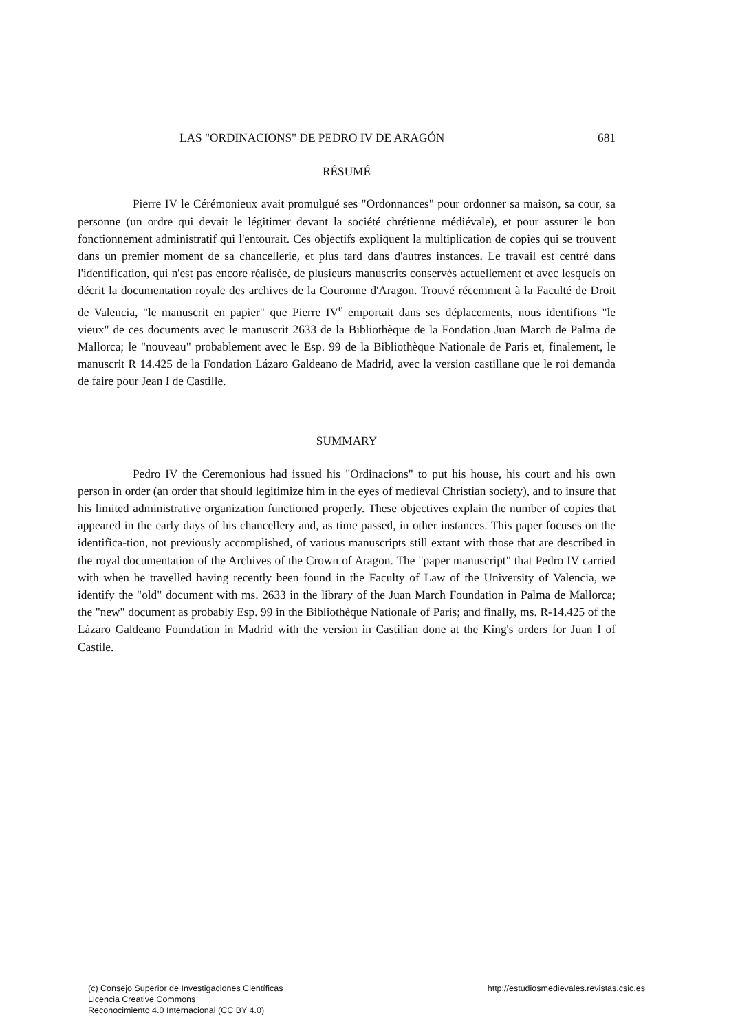LAS "ORDINACIONS" DE PEDRO IV DE ARAGÓN 681
RÉSUMÉ
Pierre IV le Cérémonieux avait promulgué ses "Ordonnances" pour ordonner sa maison, sa cour, sa personne (un ordre qui devait le légitimer devant la société chrétienne médiévale), et pour assurer le bon fonctionnement administratif qui l'entourait. Ces objectifs expliquent la multiplication de copies qui se trouvent dans un premier moment de sa chancellerie, et plus tard dans d'autres instances. Le travail est centré dans l'identification, qui n'est pas encore réalisée, de plusieurs manuscrits conservés actuellement et avec lesquels on décrit la documentation royale des archives de la Couronne d'Aragon. Trouvé récemment à la Faculté de Droit de Valencia, "le manuscrit en papier" que Pierre IV<sup>e</sup> emportait dans ses déplacements, nous identifions "le vieux" de ces documents avec le manuscrit 2633 de la Bibliothèque de la Fondation Juan March de Palma de Mallorca; le "nouveau" probablement avec le Esp. 99 de la Bibliothèque Nationale de Paris et, finalement, le manuscrit R 14.425 de la Fondation Lázaro Galdeano de Madrid, avec la version castillane que le roi demanda de faire pour Jean I de Castille.
SUMMARY
Pedro IV the Ceremonious had issued his "Ordinacions" to put his house, his court and his own person in order (an order that should legitimize him in the eyes of medieval Christian society), and to insure that his limited administrative organization functioned properly. These objectives explain the number of copies that appeared in the early days of his chancellery and, as time passed, in other instances. This paper focuses on the identifica-tion, not previously accomplished, of various manuscripts still extant with those that are described in the royal documentation of the Archives of the Crown of Aragon. The "paper manuscript" that Pedro IV carried with when he travelled having recently been found in the Faculty of Law of the University of Valencia, we identify the "old" document with ms. 2633 in the library of the Juan March Foundation in Palma de Mallorca; the "new" document as probably Esp. 99 in the Bibliothèque Nationale of Paris; and finally, ms. R-14.425 of the Lázaro Galdeano Foundation in Madrid with the version in Castilian done at the King's orders for Juan I of Castile.
(c) Consejo Superior de Investigaciones Científicas
Licencia Creative Commons
Reconocimiento 4.0 Internacional (CC BY 4.0)
http://estudiosmedievales.revistas.csic.es